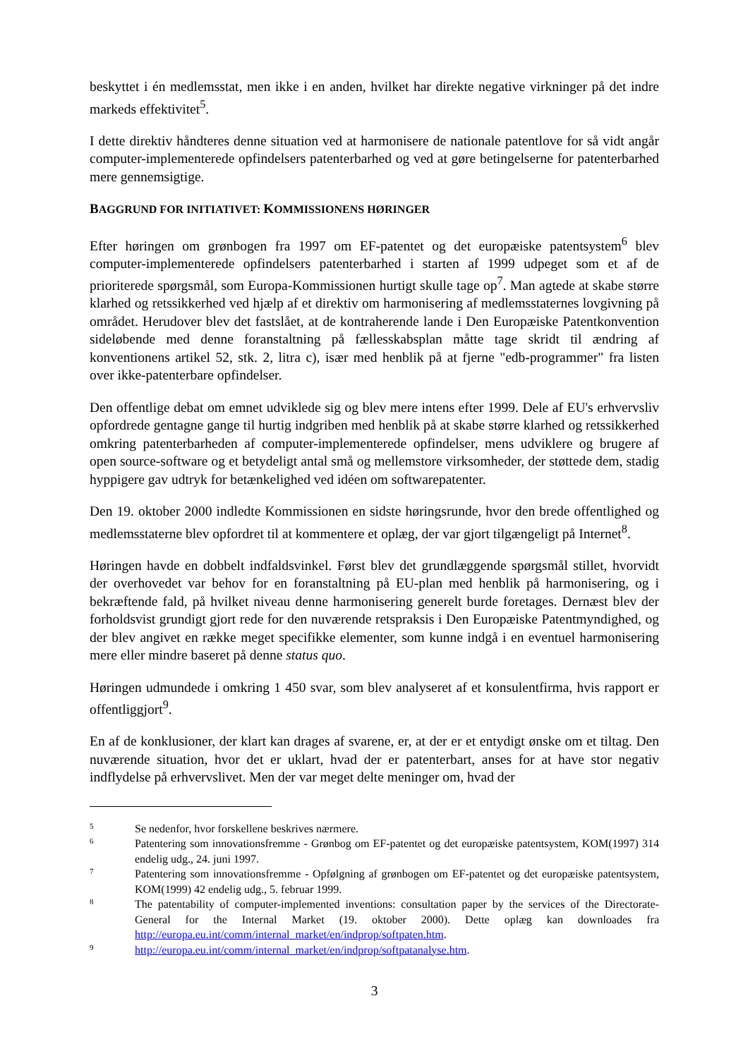beskyttet i én medlemsstat, men ikke i en anden, hvilket har direkte negative virkninger på det indre markeds effektivitet<sup>5</sup>.
I dette direktiv håndteres denne situation ved at harmonisere de nationale patentlove for så vidt angår computer-implementerede opfindelsers patenterbarhed og ved at gøre betingelserne for patenterbarhed mere gennemsigtige.
BAGGRUND FOR INITIATIVET: KOMMISSIONENS HØRINGER
Efter høringen om grønbogen fra 1997 om EF-patentet og det europæiske patentsystem<sup>6</sup> blev computer-implementerede opfindelsers patenterbarhed i starten af 1999 udpeget som et af de prioriterede spørgsmål, som Europa-Kommissionen hurtigt skulle tage op<sup>7</sup>. Man agtede at skabe større klarhed og retssikkerhed ved hjælp af et direktiv om harmonisering af medlemsstaternes lovgivning på området. Herudover blev det fastslået, at de kontraherende lande i Den Europæiske Patentkonvention sideløbende med denne foranstaltning på fællesskabsplan måtte tage skridt til ændring af konventionens artikel 52, stk. 2, litra c), især med henblik på at fjerne "edb-programmer" fra listen over ikke-patenterbare opfindelser.
Den offentlige debat om emnet udviklede sig og blev mere intens efter 1999. Dele af EU's erhvervsliv opfordrede gentagne gange til hurtig indgriben med henblik på at skabe større klarhed og retssikkerhed omkring patenterbarheden af computer-implementerede opfindelser, mens udviklere og brugere af open source-software og et betydeligt antal små og mellemstore virksomheder, der støttede dem, stadig hyppigere gav udtryk for betænkelighed ved idéen om softwarepatenter.
Den 19. oktober 2000 indledte Kommissionen en sidste høringsrunde, hvor den brede offentlighed og medlemsstaterne blev opfordret til at kommentere et oplæg, der var gjort tilgængeligt på Internet<sup>8</sup>.
Høringen havde en dobbelt indfaldsvinkel. Først blev det grundlæggende spørgsmål stillet, hvorvidt der overhovedet var behov for en foranstaltning på EU-plan med henblik på harmonisering, og i bekræftende fald, på hvilket niveau denne harmonisering generelt burde foretages. Dernæst blev der forholdsvist grundigt gjort rede for den nuværende retspraksis i Den Europæiske Patentmyndighed, og der blev angivet en række meget specifikke elementer, som kunne indgå i en eventuel harmonisering mere eller mindre baseret på denne status quo.
Høringen udmundede i omkring 1 450 svar, som blev analyseret af et konsulentfirma, hvis rapport er offentliggjort<sup>9</sup>.
En af de konklusioner, der klart kan drages af svarene, er, at der er et entydigt ønske om et tiltag. Den nuværende situation, hvor det er uklart, hvad der er patenterbart, anses for at have stor negativ indflydelse på erhvervslivet. Men der var meget delte meninger om, hvad der
5
Se nedenfor, hvor forskellene beskrives nærmere.
6
Patentering som innovationsfremme - Grønbog om EF-patentet og det europæiske patentsystem, KOM(1997) 314 endelig udg., 24. juni 1997.
7
Patentering som innovationsfremme - Opfølgning af grønbogen om EF-patentet og det europæiske patentsystem, KOM(1999) 42 endelig udg., 5. februar 1999.
8
The patentability of computer-implemented inventions: consultation paper by the services of the Directorate-General for the Internal Market (19. oktober 2000). Dette oplæg kan downloades fra http://europa.eu.int/comm/internal_market/en/indprop/softpaten.htm.
9
http://europa.eu.int/comm/internal_market/en/indprop/softpatanalyse.htm.
3